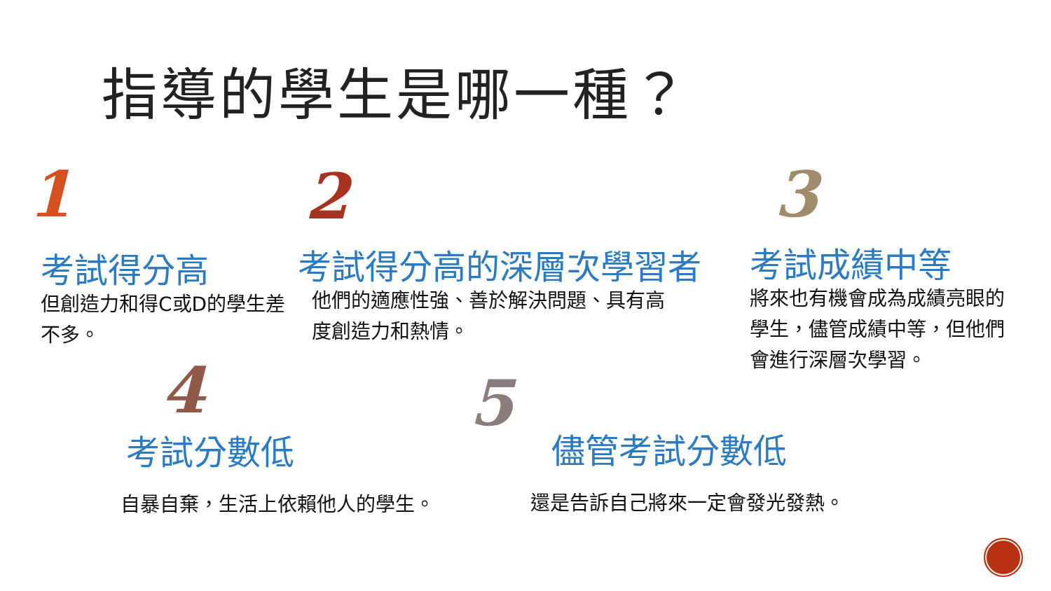指導的學生是哪一種？
1
考試得分高
但創造力和得C或D的學生差不多。
2
考試得分高的深層次學習者
他們的適應性強、善於解決問題、具有高度創造力和熱情。
3
考試成績中等
將來也有機會成為成績亮眼的學生，儘管成績中等，但他們會進行深層次學習。
4
考試分數低
自暴自棄，生活上依賴他人的學生。
5
儘管考試分數低
還是告訴自己將來一定會發光發熱。